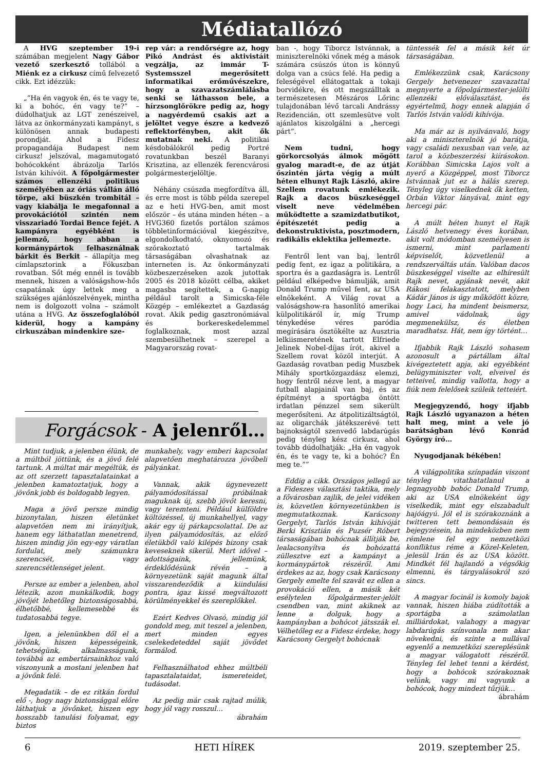Médiatallózó
A HVG szeptember 19-i számában megjelent Nagy Gábor vezető szerkesztő tollából a Miénk ez a cirkusz című felvezető cikk. Ezt idézzük:
„”Ha én vagyok én, és te vagy te, ki a bohóc, én vagy te?” – dúdolhatjuk az LGT zenészeivel, látva az önkormányzati kampányt, s különösen annak budapesti porondját. Ahol a Fidesz propagandája Budapest nem cirkusz! jelszóval, magamutogató bohócokként ábrázolja Tarlós István kihívóit. A főpolgármester számos ellenzéki politikus személyében az óriás vállán álló törpe, aki büszkén trombitál – vagy kiabálja le megafonnal a provokációtól szintén nem visszariadó Tordai Bence fejét. A kampányra egyébként is jellemző, hogy abban a kormánypártok felhasználnak bárkit és Berkit – állapítja meg címlapsztorink a Fókuszban rovatban. Sőt még ennél is tovább mennek, hiszen a valóságshow-hős csapatának úgy lettek meg a szükséges ajánlószelvények, mintha nem is dolgozott volna – számolt utána a HVG. Az összefoglalóból kiderül, hogy a kampány cirkuszában mindenkire sze-
rep vár: a rendőrségre az, hogy Pikó Andrást és aktivistáit vegzálja, az immár T-Systemsszel megerősített informatikai erőművészekre, hogy a szavazatszámlálásba senki se láthasson bele, a hírzsonglőrökre pedig az, hogy a nagyérdemű csakis azt a jelöltet vegye észre a kedvező reflektorfényben, akit ők mutatnak neki. A politikai késdobálókról pedig Portré rovatunkban beszél Baranyi Krisztina, az ellenzék ferencvárosi polgármesterjelöltje.
Néhány csúszda megfordítva áll, és erre most is több példa szerepel az e heti HVG-ben, amit most először – és utána minden héten – a HVG360 fizetős portálon számos többletinformációval kiegészítve, elgondolkodtató, oknyomozó és szórakoztató tartalmak társaságában olvashatnak az interneten is. Az önkormányzati közbeszerzéseken azok jutottak 2005 és 2018 között célba, akiket magasba segítettek, a G-napig például tarolt a Simicska-féle Közgép – emlékeztet a Gazdaság rovat. Akik pedig gasztronómiával és borkereskedelemmel foglalkoznak, most azzal szembesülhetnek – szerepel a Magyarország rovat-
ban -, hogy Tiborcz Istvánnak, a miniszterelnöki vőnek még a mások számára csúszós úton is könnyű dolga van a csúcs felé. Ha pedig a feleségével ellátogattak a tokaji borvidékre, és ott megszálltak a természetesen Mészáros Lőrinc tulajdonában lévő tarcali Andrássy Rezidencián, ott szemlesütve volt ajánlatos kiszolgálni a „hercegi párt”.
Nem tudni, hogy görkorcsolyás álmok mögött gyalog maradt-e, de az útját őszintén járta végig a múlt héten elhunyt Rajk László, akire Szellem rovatunk emlékezik. Rajk a dacos büszkeséggel viselt neve védelmében működtette a szamizdatbutikot, építészetét pedig a dekonstruktivista, posztmodern, radikális eklektika jellemezte.
Fentről lent van baj, lentről pedig fent, ez igaz a politikára, a sportra és a gazdaságra is. Lentről például elképedve bámulják, amit Donald Trump művel fent, az USA elnökeként. A Világ rovat a valóságshow-ra hasonlító amerikai külpolitikáról ír, míg Trump ténykedése véres paródia megírására ösztökélte az Ausztria lelkiismeretének tartott Elfriede Jelinek Nobel-díjas írót, akivel a Szellem rovat közöl interjút. A Gazdaság rovatban pedig Muszbek Mihály sportközgazdász elemzi, hogy fentről nézve lent, a magyar futball alapjainál van baj, és az építményt a sportágba öntött irdatlan pénzzel sem sikerült megerősíteni. Az átpolitizáltságtól, az oligarchák játékszerévé tett bajnokságtól szenvedő labdarúgás pedig tényleg kész cirkusz, ahol tovább dúdolhatják: „Ha én vagyok én, és te vagy te, ki a bohóc? Én meg te.””
Eddig a cikk. Országos jellegű az a Fideszes választási taktika, mely a fővárosban zajlik, de jelei vidéken is, közvetlen környezetünkben is megmutatkoznak. Karácsony Gergelyt, Tarlós István kihívóját Berki Krisztián és Puzsér Róbert társaságában bohócnak állítják be, lealacsonyítva és bohózattá züllesztve ezt a kampányt a kormánypártok részéről. Ami érdekes az az, hogy csak Karácsony Gergely emelte fel szavát ez ellen a provokáció ellen, a másik két esélytelen főpolgármester-jelölt csendben van, mint akiknek az lenne a dolguk, hogy a kampányban a bohócot játsszák el. Vélhetőleg ez a Fidesz érdeke, hogy Karácsony Gergelyt bohócnak
tüntessék fel a másik két úr társaságában.
Emlékezzünk csak, Karácsony Gergely hetvenezer szavazattal megnyerte a főpolgármester-jelölti ellenzéki előválasztást, és egyértelmű, hogy ennek alapján ő Tarlós István valódi kihívója.
Ma már az is nyilvánvaló, hogy aki a miniszterelnök jó barátja, vagy családi nexusban van vele, az tarol a közbeszerzési kiírásokon. Korábban Simicska Lajos volt a nyerő a Közgéppel, most Tiborcz Istvánnak jut ez a hálás szerep. Tényleg úgy viselkednek ők ketten, Orbán Viktor lányával, mint egy hercegi pár.
A múlt héten hunyt el Rajk László hetvenegy éves korában, akit volt módomban személyesen is ismerni, mint parlamenti képviselőt, közvetlenül a rendszerváltás után. Valóban dacos büszkeséggel viselte az elhíresült Rajk nevet, apjának nevét, akit Rákosi felakasztatott, melyben Kádár János is úgy működött közre, hogy Laci, ha mindent beismersz, amivel vádolnak, úgy megmenekülsz, és életben maradhatsz. Hát, nem így történt…
Ifjabbik Rajk László sohasem azonosult a pártállam által kivégeztetett apja, aki egyébként belügyminiszter volt, elveivel és tetteivel, mindig vallotta, hogy a fiúk nem felelősek szüleik tetteiért.
Megjegyzendő, hogy ifjabb Rajk László ugyanazon a héten halt meg, mint a vele jó barátságban lévő Konrád György író…
Nyugodjanak békében!
A világpolitika színpadán viszont tényleg vitathatatlanul a legnagyobb bohóc Donald Trump, aki az USA elnökeként úgy viselkedik, mint egy elszabadult hajóágyú. Jól el is szórakoznánk a twitteren tett bemondásain és bejegyzésein, ha mindeközben nem rémlene fel egy nemzetközi konfliktus réme a Közel-Keleten, jelesül Irán és az USA között. Mindkét fél hajlandó a végsőkig elmenni, és tárgyalásokról szó sincs.
A magyar focinál is komoly bajok vannak, hiszen hiába zúdították a sportágba a számolatlan milliárdokat, valahogy a magyar labdarúgás színvonala nem akar növekedni, és szinte a nullával egyenlő a nemzetközi szereplésünk a magyar válogatott részéről. Tényleg fel lehet tenni a kérdést, hogy a bohócok szórakoznak velünk, vagy mi vagyunk a bohócok, hogy mindezt tűrjük…
ábrahám
Forgácsok - A jelenről…
Mint tudjuk, a jelenben élünk, de a múltból jöttünk, és a jövő felé tartunk. A múltat már megéltük, és az ott szerzett tapasztalatainkat a jelenben kamatoztatjuk, hogy a jövőnk jobb és boldogabb legyen.
Maga a jövő persze mindig bizonytalan, hiszen életünket alapvetően nem mi irányítjuk, hanem egy láthatatlan menetrend, hiszen mindig jön egy-egy váratlan fordulat, mely számunkra szerencsét, vagy szerencsétlenséget jelent.
Persze az ember a jelenben, ahol létezik, azon munkálkodik, hogy jövőjét lehetőleg biztonságosabbá, élhetőbbé, kellemesebbé és tudatosabbá tegye.
Igen, a jelenünkben dől el a jövőnk, hiszen képességeink, tehetségünk, alkalmasságunk, továbbá az embertársainkhoz való viszonyunk a mostani jelenben hat a jövőnk felé.
Megadatik – de ez ritkán fordul elő -, hogy nagy biztonsággal előre láthatjuk a jövőnket, hiszen egy hosszabb tanulási folyamat, egy biztos
munkahely, vagy emberi kapcsolat alapvetően meghatározza jövőbeli pályánkat.
Vannak, akik úgynevezett pályamódosítással próbálnak maguknak új, szebb jövőt keresni, vagy teremteni. Például külföldre költözéssel, új munkahellyel, vagy akár egy új párkapcsolattal. De az ilyen pályamódosítás, az előző életükből való kilépés bizony csak keveseknek sikerül. Mert idővel – adottságaink, jellemünk, érdeklődésünk révén – a környezetünk saját magunk által visszarendeződik a kiindulási pontra, igaz kissé megváltozott körülményekkel és szereplőkkel.
Ezért Kedves Olvasó, mindig jól gondold meg, mit teszel a jelenben, mert minden egyes cselekedeteddel saját jövődet formálod.
Felhasználhatod ehhez múltbéli tapasztalataidat, ismereteidet, tudásodat.
Az pedig már csak rajtad múlik, hogy jól vagy rosszul…
ábrahám
6 HETI HÍREK 2019. szeptember 25.